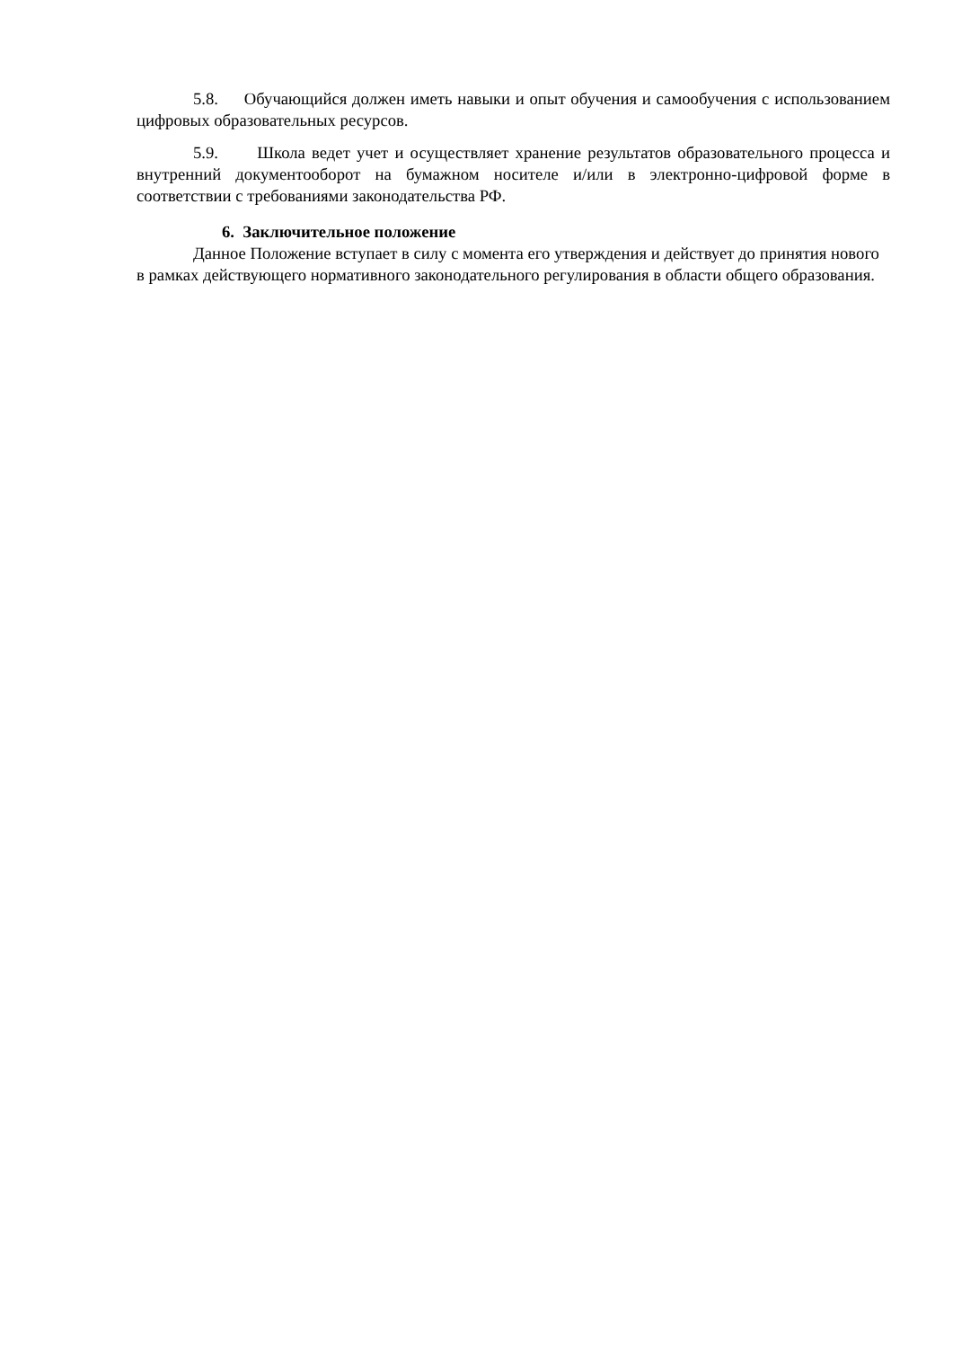5.8. Обучающийся должен иметь навыки и опыт обучения и самообучения с использованием цифровых образовательных ресурсов.
5.9. Школа ведет учет и осуществляет хранение результатов образовательного процесса и внутренний документооборот на бумажном носителе и/или в электронно-цифровой форме в соответствии с требованиями законодательства РФ.
6. Заключительное положение
Данное Положение вступает в силу с момента его утверждения и действует до принятия нового в рамках действующего нормативного законодательного регулирования в области общего образования.